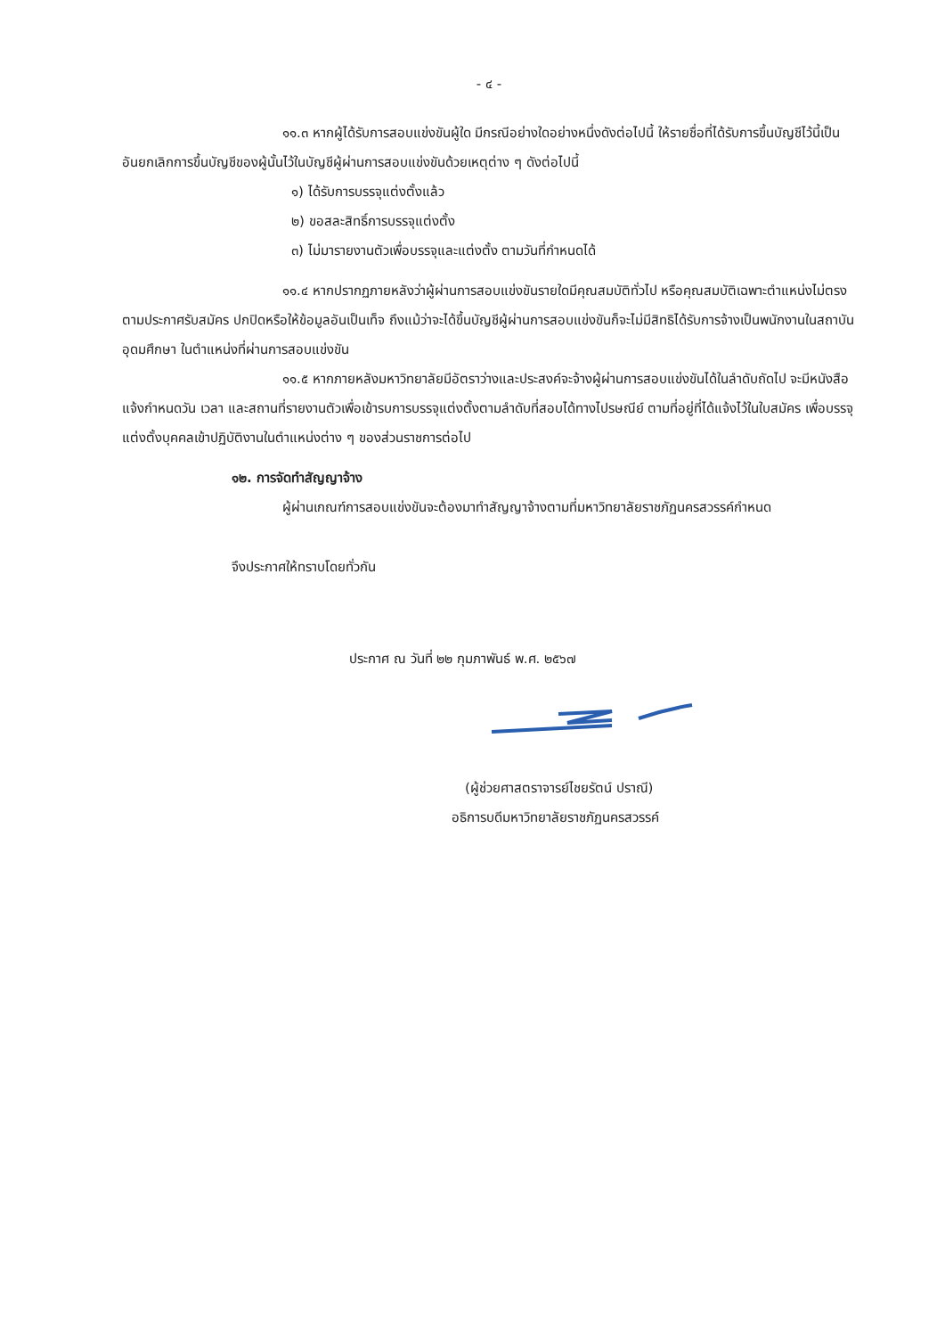- ๔ -
๑๑.๓ หากผู้ได้รับการสอบแข่งขันผู้ใด มีกรณีอย่างใดอย่างหนึ่งดังต่อไปนี้ ให้รายชื่อที่ได้รับการขึ้นบัญชีไว้นี้เป็นอันยกเลิกการขึ้นบัญชีของผู้นั้นไว้ในบัญชีผู้ผ่านการสอบแข่งขันด้วยเหตุต่าง ๆ ดังต่อไปนี้
๑) ได้รับการบรรจุแต่งตั้งแล้ว
๒) ขอสละสิทธิ์การบรรจุแต่งตั้ง
๓) ไม่มารายงานตัวเพื่อบรรจุและแต่งตั้ง ตามวันที่กำหนดได้
๑๑.๔ หากปรากฏภายหลังว่าผู้ผ่านการสอบแข่งขันรายใดมีคุณสมบัติทั่วไป หรือคุณสมบัติเฉพาะตำแหน่งไม่ตรงตามประกาศรับสมัคร ปกปิดหรือให้ข้อมูลอันเป็นเท็จ ถึงแม้ว่าจะได้ขึ้นบัญชีผู้ผ่านการสอบแข่งขันก็จะไม่มีสิทธิได้รับการจ้างเป็นพนักงานในสถาบันอุดมศึกษา ในตำแหน่งที่ผ่านการสอบแข่งขัน
๑๑.๕ หากภายหลังมหาวิทยาลัยมีอัตราว่างและประสงค์จะจ้างผู้ผ่านการสอบแข่งขันได้ในลำดับถัดไป จะมีหนังสือแจ้งกำหนดวัน เวลา และสถานที่รายงานตัวเพื่อเข้ารบการบรรจุแต่งตั้งตามลำดับที่สอบได้ทางไปรษณีย์ ตามที่อยู่ที่ได้แจ้งไว้ในใบสมัคร เพื่อบรรจุแต่งตั้งบุคคลเข้าปฏิบัติงานในตำแหน่งต่าง ๆ ของส่วนราชการต่อไป
๑๒. การจัดทำสัญญาจ้าง
ผู้ผ่านเกณฑ์การสอบแข่งขันจะต้องมาทำสัญญาจ้างตามที่มหาวิทยาลัยราชภัฏนครสวรรค์กำหนด
จึงประกาศให้ทราบโดยทั่วกัน
ประกาศ ณ วันที่ ๒๒ กุมภาพันธ์ พ.ศ. ๒๕๖๗
(ผู้ช่วยศาสตราจารย์ไชยรัตน์ ปราณี)
อธิการบดีมหาวิทยาลัยราชภัฏนครสวรรค์